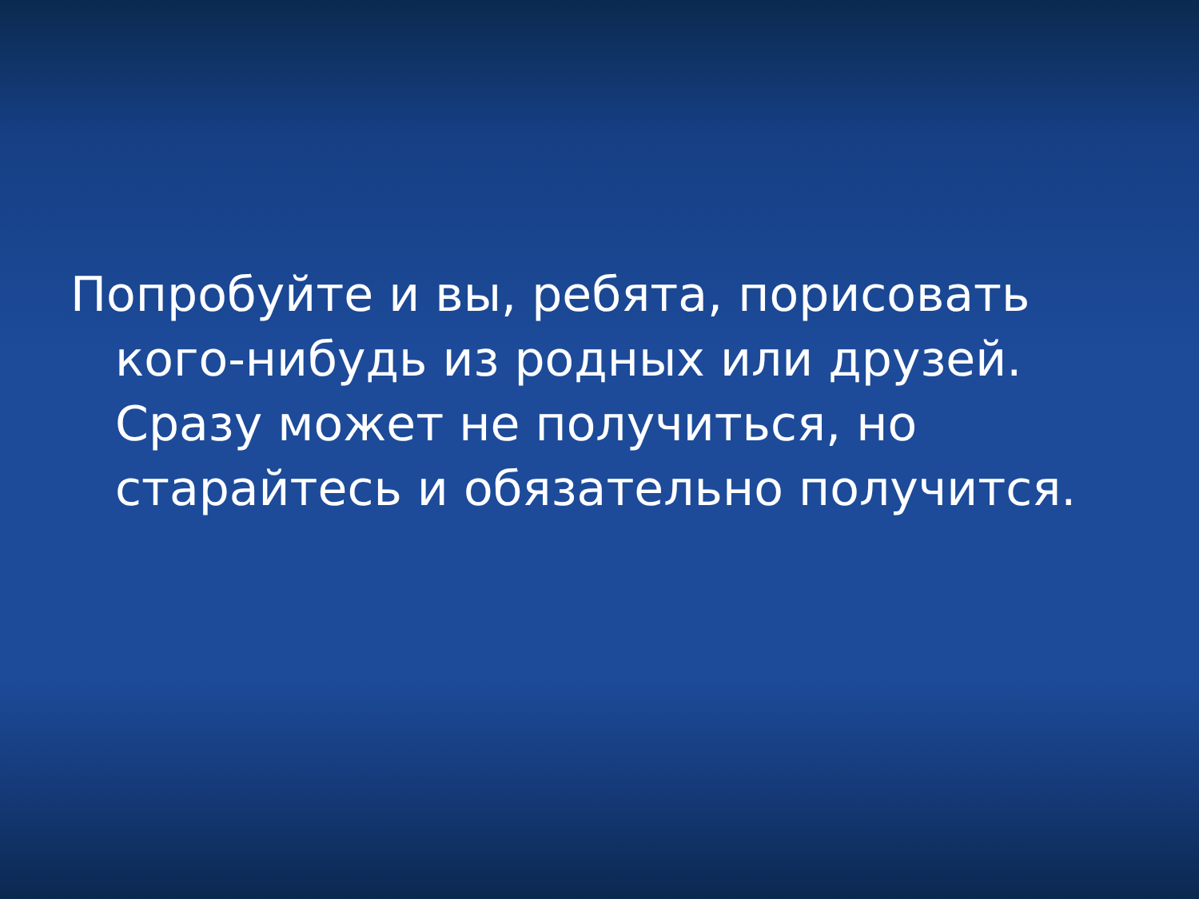Попробуйте и вы, ребята, порисовать кого-нибудь из родных или друзей. Сразу может не получиться, но старайтесь и обязательно получится.